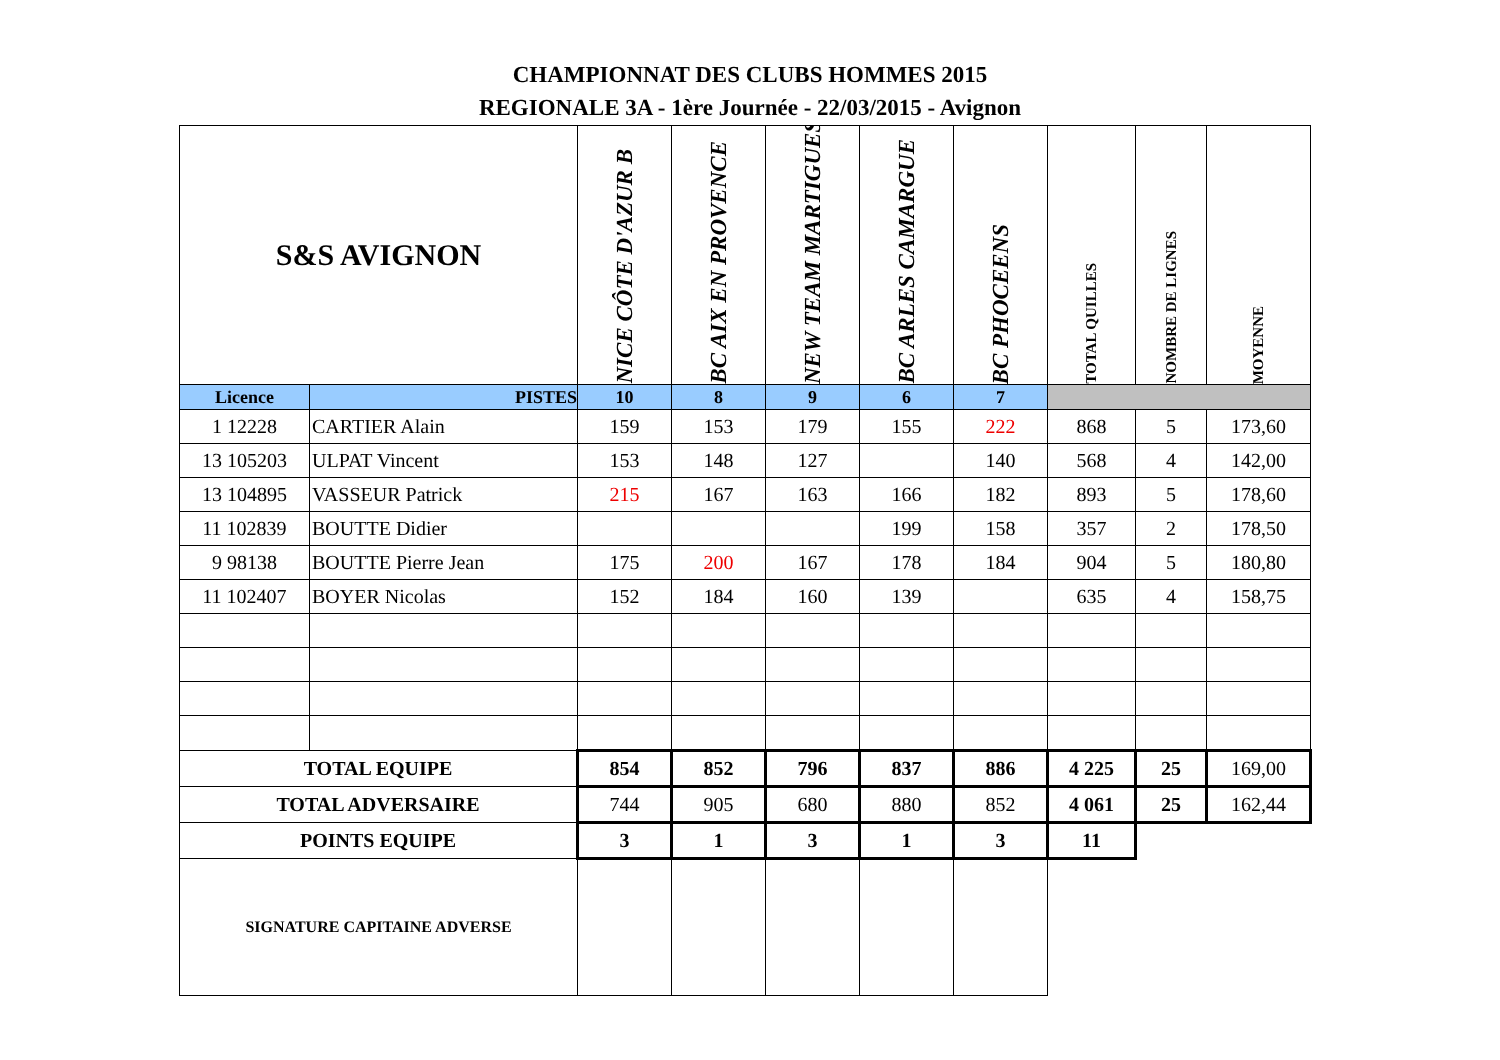CHAMPIONNAT DES CLUBS HOMMES 2015
REGIONALE 3A - 1ère Journée - 22/03/2015 - Avignon
| S&S AVIGNON | | NICE CÔTE D'AZUR B | BC AIX EN PROVENCE | NEW TEAM MARTIGUES | BC ARLES CAMARGUE | BC PHOCEENS | TOTAL QUILLES | NOMBRE DE LIGNES | MOYENNE |
| Licence | PISTES | 10 | 8 | 9 | 6 | 7 | | | |
| 1 12228 | CARTIER Alain | 159 | 153 | 179 | 155 | 222 | 868 | 5 | 173,60 |
| 13 105203 | ULPAT Vincent | 153 | 148 | 127 | | 140 | 568 | 4 | 142,00 |
| 13 104895 | VASSEUR Patrick | 215 | 167 | 163 | 166 | 182 | 893 | 5 | 178,60 |
| 11 102839 | BOUTTE Didier | | | | 199 | 158 | 357 | 2 | 178,50 |
| 9 98138 | BOUTTE Pierre Jean | 175 | 200 | 167 | 178 | 184 | 904 | 5 | 180,80 |
| 11 102407 | BOYER Nicolas | 152 | 184 | 160 | 139 | | 635 | 4 | 158,75 |
| TOTAL EQUIPE | | 854 | 852 | 796 | 837 | 886 | 4 225 | 25 | 169,00 |
| TOTAL ADVERSAIRE | | 744 | 905 | 680 | 880 | 852 | 4 061 | 25 | 162,44 |
| POINTS EQUIPE | | 3 | 1 | 3 | 1 | 3 | 11 | | |
| SIGNATURE CAPITAINE ADVERSE | | | | | | | | | |